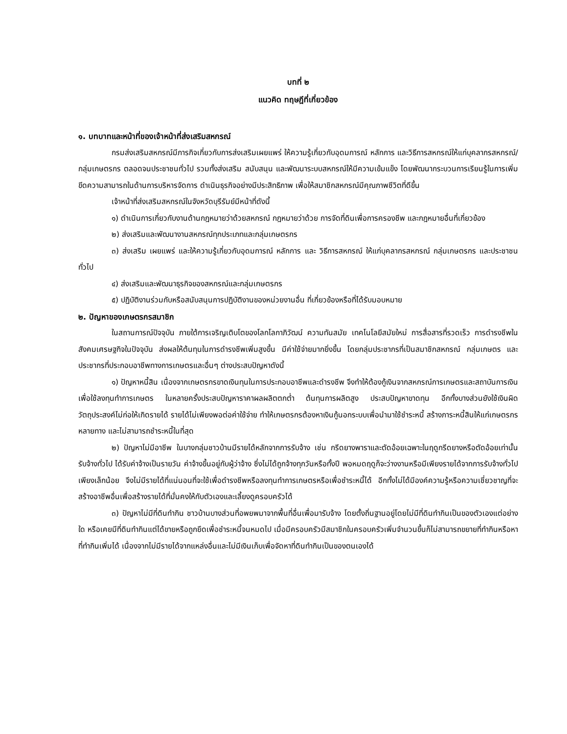บทที่ ๒
แนวคิด ทฤษฎีที่เกี่ยวข้อง
๑. บทบาทและหน้าที่ของเจ้าหน้าที่ส่งเสริมสหกรณ์
กรมส่งเสริมสหกรณ์มีภารกิจเกี่ยวกับการส่งเสริมเผยแพร่ ให้ความรู้เกี่ยวกับอุดมการณ์ หลักการ และวิธีการสหกรณ์ให้แก่บุคลากรสหกรณ์/กลุ่มเกษตรกร ตลอดจนประชาชนทั่วไป รวมทั้งส่งเสริม สนับสนุน และพัฒนาระบบสหกรณ์ให้มีความเข้มแข็ง โดยพัฒนากระบวนการเรียนรู้ในการเพิ่มขีดความสามารถในด้านการบริหารจัดการ ดำเนินธุรกิจอย่างมีประสิทธิภาพ เพื่อให้สมาชิกสหกรณ์มีคุณภาพชีวิตที่ดีขึ้น
เจ้าหน้าที่ส่งเสริมสหกรณ์ในจังหวัดบุรีรัมย์มีหน้าที่ดังนี้
๑) ดำเนินการเกี่ยวกับงานด้านกฎหมายว่าด้วยสหกรณ์ กฎหมายว่าด้วย การจัดที่ดินเพื่อการครองชีพ และกฎหมายอื่นที่เกี่ยวข้อง
๒) ส่งเสริมและพัฒนางานสหกรณ์ทุกประเภทและกลุ่มเกษตรกร
๓) ส่งเสริม เผยแพร่ และให้ความรู้เกี่ยวกับอุดมการณ์ หลักการ และ วิธีการสหกรณ์ ให้แก่บุคลากรสหกรณ์ กลุ่มเกษตรกร และประชาชน ทั่วไป
๔) ส่งเสริมและพัฒนาธุรกิจของสหกรณ์และกลุ่มเกษตรกร
๕) ปฏิบัติงานร่วมกับหรือสนับสนุนการปฏิบัติงานของหน่วยงานอื่น ที่เกี่ยวข้องหรือที่ได้รับมอบหมาย
๒. ปัญหาของเกษตรกรสมาชิก
ในสถานการณ์ปัจจุบัน ภายใต้การเจริญเติบโตของโลกโลกาภิวัฒน์ ความทันสมัย เทคโนโลยีสมัยใหม่ การสื่อสารที่รวดเร็ว การดำรงชีพในสังคมเศรษฐกิจในปัจจุบัน ส่งผลให้ต้นทุนในการดำรงชีพเพิ่มสูงขึ้น มีค่าใช้จ่ายมากยิ่งขึ้น โดยกลุ่มประชากรที่เป็นสมาชิกสหกรณ์ กลุ่มเกษตร และประชากรที่ประกอบอาชีพทางการเกษตรและอื่นๆ ต่างประสบปัญหาดังนี้
๑) ปัญหาหนี้สิน เนื่องจากเกษตรกรขาดเงินทุนในการประกอบอาชีพและดำรงชีพ จึงทำให้ต้องกู้เงินจากสหกรณ์การเกษตรและสถาบันการเงินเพื่อใช้ลงทุนทำการเกษตร ในหลายครั้งประสบปัญหาราคาผลผลิตตกต่ำ ต้นทุนการผลิตสูง ประสบปัญหาขาดทุน อีกทั้งบางส่วนยังใช้เงินผิดวัตถุประสงค์ไม่ก่อให้เกิดรายได้ รายได้ไม่เพียงพอต่อค่าใช้จ่าย ทำให้เกษตรกรต้องหาเงินกู้นอกระบบเพื่อนำมาใช้ชำระหนี้ สร้างภาระหนี้สินให้แก่เกษตรกรหลายทาง และไม่สามารถชำระหนี้ในที่สุด
๒) ปัญหาไม่มีอาชีพ ในบางกลุ่มชาวบ้านมีรายได้หลักจากการรับจ้าง เช่น กรีดยางพาราและตัดอ้อยเฉพาะในฤดูกรีดยางหรือตัดอ้อยเท่านั้น รับจ้างทั่วไป ได้รับค่าจ้างเป็นรายวัน ค่าจ้างขึ้นอยู่กับผู้ว่าจ้าง ซึ่งไม่ได้ถูกจ้างทุกวันหรือทั้งปี พอหมดฤดูก็จะว่างงานหรือมีเพียงรายได้จากการรับจ้างทั่วไปเพียงเล็กน้อย จึงไม่มีรายได้ที่แน่นอนที่จะใช้เพื่อดำรงชีพหรือลงทุนทำการเกษตรหรือเพื่อชำระหนี้ได้ อีกทั้งไม่ได้มีองค์ความรู้หรือความเชี่ยวชาญที่จะสร้างอาชีพอื่นเพื่อสร้างรายได้ที่มั่นคงให้กับตัวเองและเลี้ยงดูครอบครัวได้
๓) ปัญหาไม่มีที่ดินทำกิน ชาวบ้านบางส่วนที่อพยพมาจากพื้นที่อื่นเพื่อมารับจ้าง โดยตั้งถิ่นฐานอยู่โดยไม่มีที่ดินทำกินเป็นของตัวเองแต่อย่างใด หรือเคยมีที่ดินทำกินแต่ได้ขายหรือถูกยึดเพื่อชำระหนี้จนหมดไป เมื่อมีครอบครัวมีสมาชิกในครอบครัวเพิ่มจำนวนขึ้นก็ไม่สามารถขยายที่ทำกินหรือหาที่ทำกินเพิ่มได้ เนื่องจากไม่มีรายได้จากแหล่งอื่นและไม่มีเงินเก็บเพื่อจัดหาที่ดินทำกินเป็นของตนเองได้